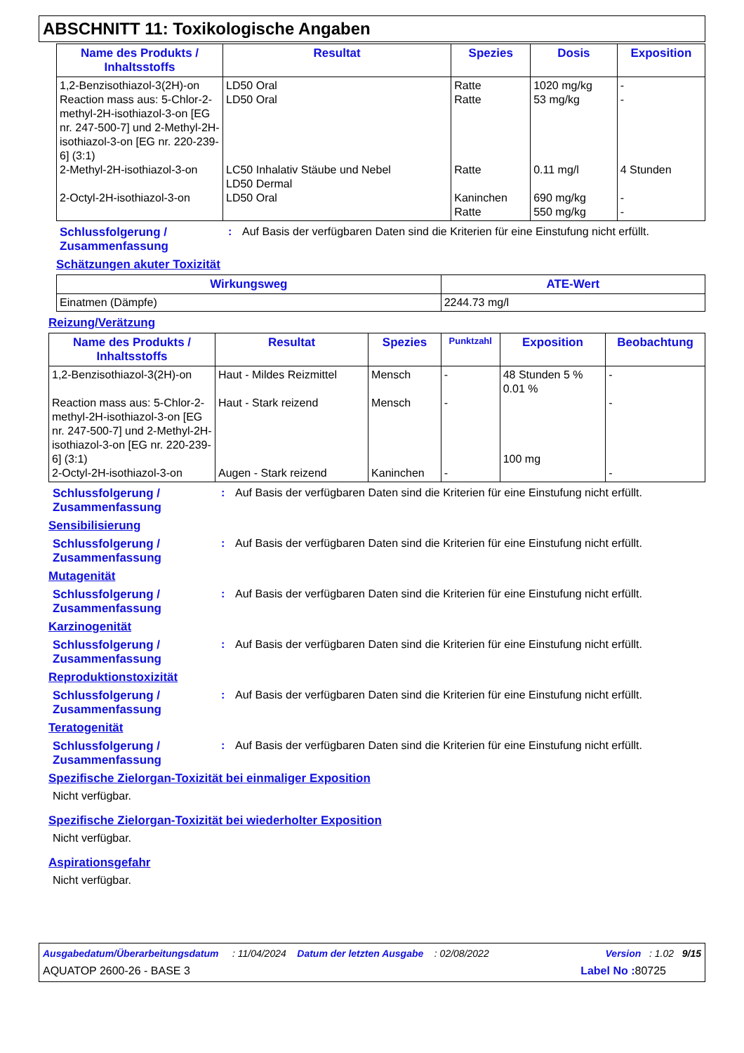ABSCHNITT 11: Toxikologische Angaben
| Name des Produkts / Inhaltsstoffs | Resultat | Spezies | Dosis | Exposition |
| --- | --- | --- | --- | --- |
| 1,2-Benzisothiazol-3(2H)-on Reaction mass aus: 5-Chlor-2-methyl-2H-isothiazol-3-on [EG nr. 247-500-7] und 2-Methyl-2H-isothiazol-3-on [EG nr. 220-239-6] (3:1) 2-Methyl-2H-isothiazol-3-on 2-Octyl-2H-isothiazol-3-on | LD50 Oral LD50 Oral LC50 Inhalativ Stäube und Nebel LD50 Dermal LD50 Oral | Ratte Ratte Ratte Kaninchen Ratte | 1020 mg/kg 53 mg/kg 0.11 mg/l 690 mg/kg 550 mg/kg | - - 4 Stunden - - |
Schlussfolgerung / Zusammenfassung
: Auf Basis der verfügbaren Daten sind die Kriterien für eine Einstufung nicht erfüllt.
Schätzungen akuter Toxizität
| Wirkungsweg | ATE-Wert |
| --- | --- |
| Einatmen (Dämpfe) | 2244.73 mg/l |
Reizung/Verätzung
| Name des Produkts / Inhaltsstoffs | Resultat | Spezies | Punktzahl | Exposition | Beobachtung |
| --- | --- | --- | --- | --- | --- |
| 1,2-Benzisothiazol-3(2H)-on Reaction mass aus: 5-Chlor-2-methyl-2H-isothiazol-3-on [EG nr. 247-500-7] und 2-Methyl-2H-isothiazol-3-on [EG nr. 220-239-6] (3:1) 2-Octyl-2H-isothiazol-3-on | Haut - Mildes Reizmittel Haut - Stark reizend Augen - Stark reizend | Mensch Mensch Kaninchen | - - - | 48 Stunden 5 % 0.01 % 100 mg | - - - |
Schlussfolgerung / Zusammenfassung
: Auf Basis der verfügbaren Daten sind die Kriterien für eine Einstufung nicht erfüllt.
Sensibilisierung
Schlussfolgerung / Zusammenfassung
: Auf Basis der verfügbaren Daten sind die Kriterien für eine Einstufung nicht erfüllt.
Mutagenität
Schlussfolgerung / Zusammenfassung
: Auf Basis der verfügbaren Daten sind die Kriterien für eine Einstufung nicht erfüllt.
Karzinogenität
Schlussfolgerung / Zusammenfassung
: Auf Basis der verfügbaren Daten sind die Kriterien für eine Einstufung nicht erfüllt.
Reproduktionstoxizität
Schlussfolgerung / Zusammenfassung
: Auf Basis der verfügbaren Daten sind die Kriterien für eine Einstufung nicht erfüllt.
Teratogenität
Schlussfolgerung / Zusammenfassung
: Auf Basis der verfügbaren Daten sind die Kriterien für eine Einstufung nicht erfüllt.
Spezifische Zielorgan-Toxizität bei einmaliger Exposition
Nicht verfügbar.
Spezifische Zielorgan-Toxizität bei wiederholter Exposition
Nicht verfügbar.
Aspirationsgefahr
Nicht verfügbar.
Ausgabedatum/Überarbeitungsdatum : 11/04/2024 Datum der letzten Ausgabe : 02/08/2022 Version : 1.02 9/15
AQUATOP 2600-26 - BASE 3 Label No : 80725